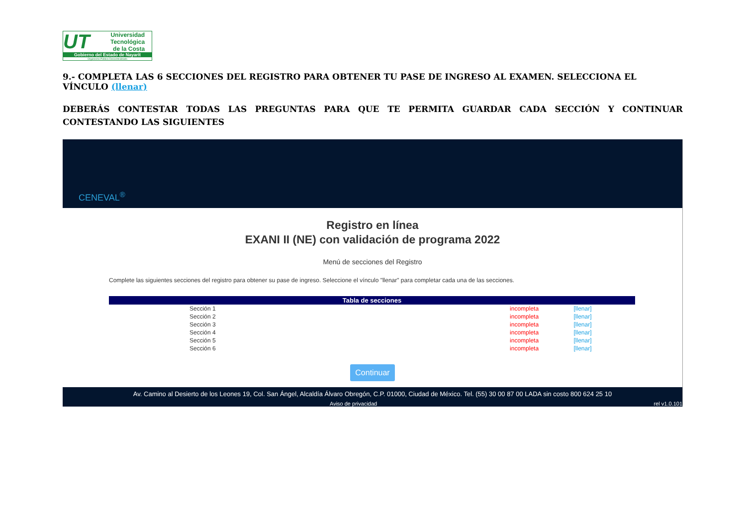UT
Universidad
Tecnológica
de la Costa
Gobierno del Estado de Nayarit
Organismo Público Descentralizado
9.- COMPLETA LAS 6 SECCIONES DEL REGISTRO PARA OBTENER TU PASE DE INGRESO AL EXAMEN. SELECCIONA EL VÍNCULO (llenar)
DEBERÁS CONTESTAR TODAS LAS PREGUNTAS PARA QUE TE PERMITA GUARDAR CADA SECCIÓN Y CONTINUAR CONTESTANDO LAS SIGUIENTES
CENEVAL<sup>®</sup>
Registro en línea
EXANI II (NE) con validación de programa 2022
Menú de secciones del Registro
Complete las siguientes secciones del registro para obtener su pase de ingreso. Seleccione el vínculo "llenar" para completar cada una de las secciones.
| Tabla de secciones | | |
| --- | --- | --- |
| Sección 1 | incompleta | [llenar] |
| Sección 2 | incompleta | [llenar] |
| Sección 3 | incompleta | [llenar] |
| Sección 4 | incompleta | [llenar] |
| Sección 5 | incompleta | [llenar] |
| Sección 6 | incompleta | [llenar] |
Continuar
Av. Camino al Desierto de los Leones 19, Col. San Ángel, Alcaldía Álvaro Obregón, C.P. 01000, Ciudad de México. Tel. (55) 30 00 87 00 LADA sin costo 800 624 25 10
Aviso de privacidad rel v1.0.101